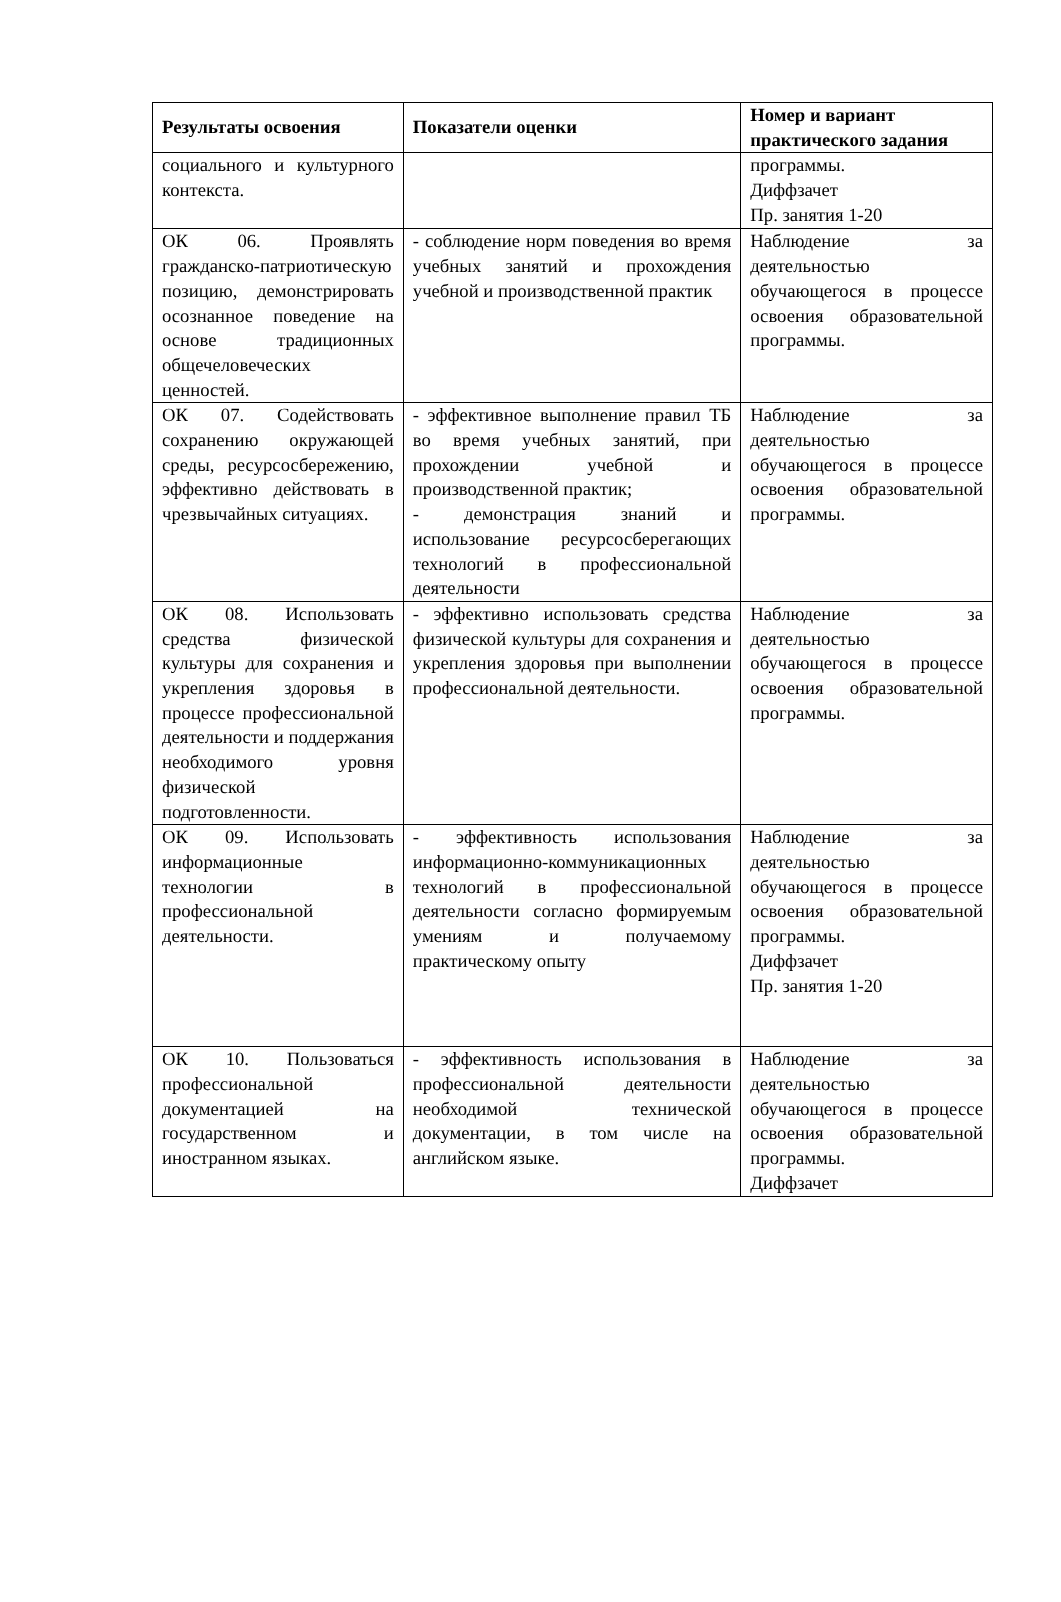| Результаты освоения | Показатели оценки | Номер и вариант практического задания |
| --- | --- | --- |
| социального и культурного контекста. | | программы. Диффзачет Пр. занятия 1-20 |
| ОК 06. Проявлять гражданско-патриотическую позицию, демонстрировать осознанное поведение на основе традиционных общечеловеческих ценностей. | - соблюдение норм поведения во время учебных занятий и прохождения учебной и производственной практик | Наблюдение за деятельностью обучающегося в процессе освоения образовательной программы. |
| ОК 07. Содействовать сохранению окружающей среды, ресурсосбережению, эффективно действовать в чрезвычайных ситуациях. | - эффективное выполнение правил ТБ во время учебных занятий, при прохождении учебной и производственной практик; - демонстрация знаний и использование ресурсосберегающих технологий в профессиональной деятельности | Наблюдение за деятельностью обучающегося в процессе освоения образовательной программы. |
| ОК 08. Использовать средства физической культуры для сохранения и укрепления здоровья в процессе профессиональной деятельности и поддержания необходимого уровня физической подготовленности. | - эффективно использовать средства физической культуры для сохранения и укрепления здоровья при выполнении профессиональной деятельности. | Наблюдение за деятельностью обучающегося в процессе освоения образовательной программы. |
| ОК 09. Использовать информационные технологии в профессиональной деятельности. | - эффективность использования информационно-коммуникационных технологий в профессиональной деятельности согласно формируемым умениям и получаемому практическому опыту | Наблюдение за деятельностью обучающегося в процессе освоения образовательной программы. Диффзачет Пр. занятия 1-20 |
| ОК 10. Пользоваться профессиональной документацией на государственном и иностранном языках. | - эффективность использования в профессиональной деятельности необходимой технической документации, в том числе на английском языке. | Наблюдение за деятельностью обучающегося в процессе освоения образовательной программы. Диффзачет |